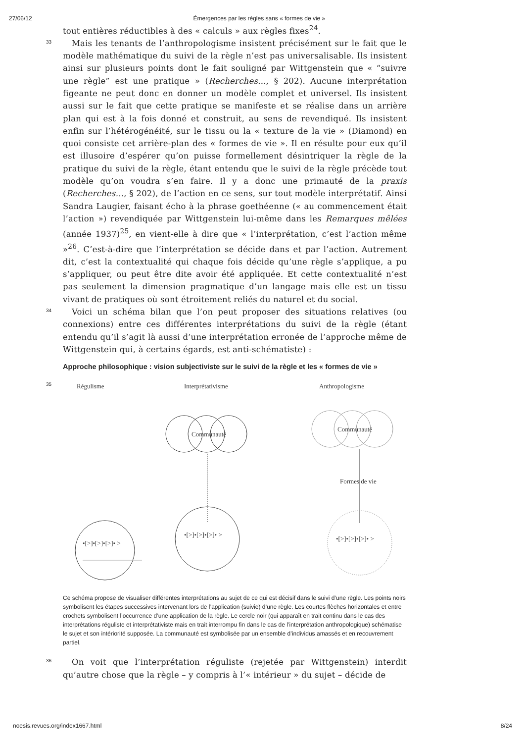27/06/12 Émergences par les règles sans « formes de vie »
tout entières réductibles à des « calculs » aux règles fixes<sup>24</sup>.
33
Mais les tenants de l’anthropologisme insistent précisément sur le fait que le modèle mathématique du suivi de la règle n’est pas universalisable. Ils insistent ainsi sur plusieurs points dont le fait souligné par Wittgenstein que « “suivre une règle” est une pratique » (Recherches…, § 202). Aucune interprétation figeante ne peut donc en donner un modèle complet et universel. Ils insistent aussi sur le fait que cette pratique se manifeste et se réalise dans un arrière plan qui est à la fois donné et construit, au sens de revendiqué. Ils insistent enfin sur l’hétérogénéité, sur le tissu ou la « texture de la vie » (Diamond) en quoi consiste cet arrière-plan des « formes de vie ». Il en résulte pour eux qu’il est illusoire d’espérer qu’on puisse formellement désintriquer la règle de la pratique du suivi de la règle, étant entendu que le suivi de la règle précède tout modèle qu’on voudra s’en faire. Il y a donc une primauté de la praxis (Recherches…, § 202), de l’action en ce sens, sur tout modèle interprétatif. Ainsi Sandra Laugier, faisant écho à la phrase goethéenne (« au commencement était l’action ») revendiquée par Wittgenstein lui-même dans les Remarques mêlées (année 1937)<sup>25</sup>, en vient-elle à dire que « l’interprétation, c’est l’action même »<sup>26</sup>. C’est-à-dire que l’interprétation se décide dans et par l’action. Autrement dit, c’est la contextualité qui chaque fois décide qu’une règle s’applique, a pu s’appliquer, ou peut être dite avoir été appliquée. Et cette contextualité n’est pas seulement la dimension pragmatique d’un langage mais elle est un tissu vivant de pratiques où sont étroitement reliés du naturel et du social.
34
Voici un schéma bilan que l’on peut proposer des situations relatives (ou connexions) entre ces différentes interprétations du suivi de la règle (étant entendu qu’il s’agit là aussi d’une interprétation erronée de l’approche même de Wittgenstein qui, à certains égards, est anti-schématiste) :
Approche philosophique : vision subjectiviste sur le suivi de la règle et les « formes de vie »
35
Régulisme
Interprétativisme
Anthropologisme
Communauté
Communauté
Formes de vie
•[>]•[>]•[>]• >
•[>]•[>]•[>]• >
•[>]•[>]•[>]• >
Ce schéma propose de visualiser différentes interprétations au sujet de ce qui est décisif dans le suivi d’une règle. Les points noirs symbolisent les étapes successives intervenant lors de l’application (suivie) d’une règle. Les courtes flèches horizontales et entre crochets symbolisent l’occurrence d’une application de la règle. Le cercle noir (qui apparaît en trait continu dans le cas des interprétations réguliste et interprétativiste mais en trait interrompu fin dans le cas de l’interprétation anthropologique) schématise le sujet et son intériorité supposée. La communauté est symbolisée par un ensemble d’individus amassés et en recouvrement partiel.
36
On voit que l’interprétation réguliste (rejetée par Wittgenstein) interdit qu’autre chose que la règle – y compris à l’« intérieur » du sujet – décide de
noesis.revues.org/index1667.html 8/24